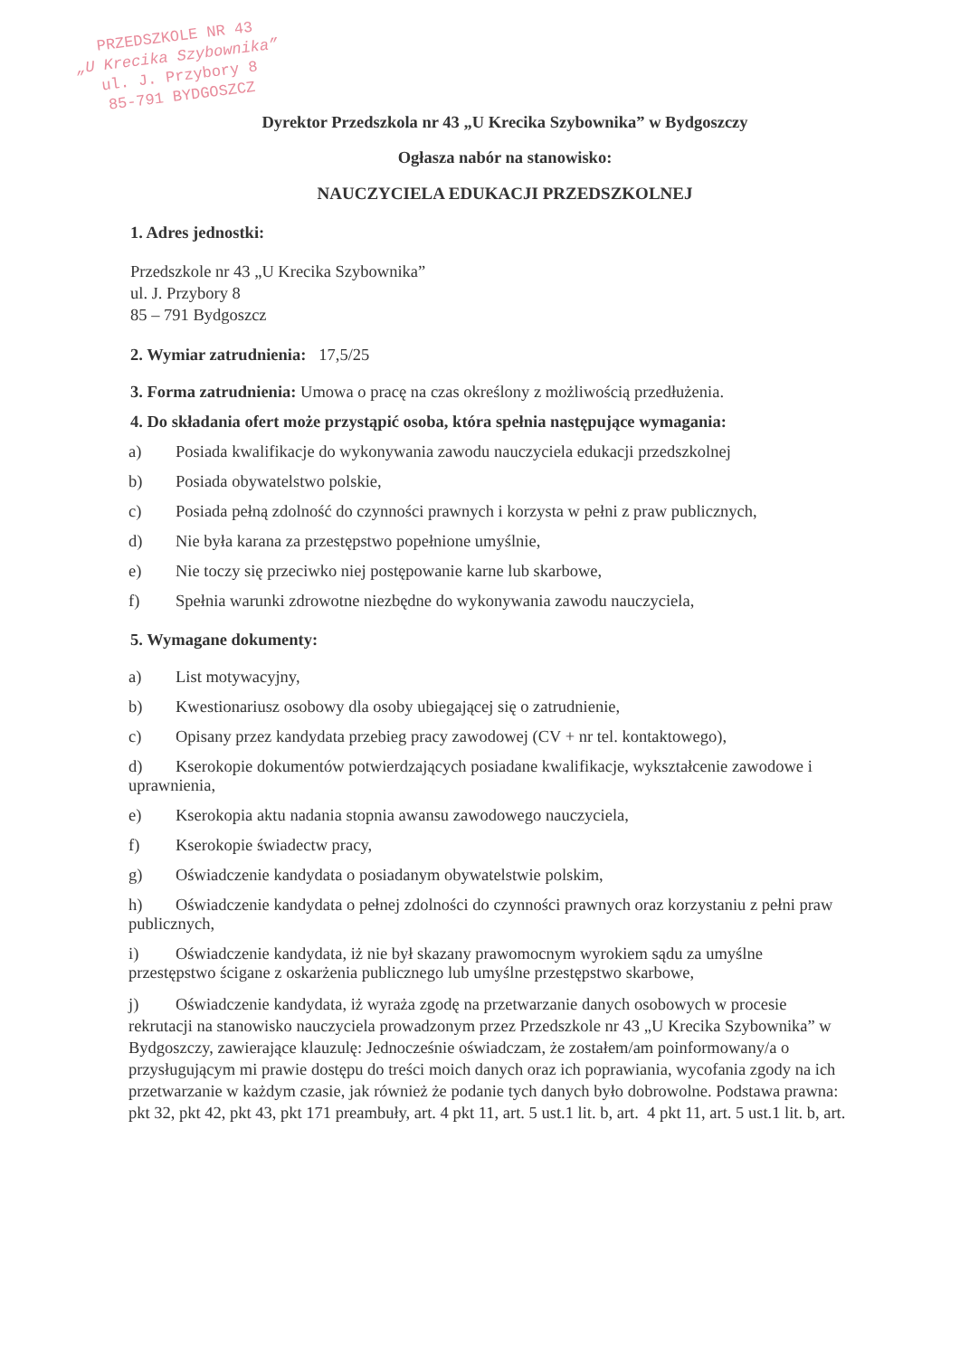PRZEDSZKOLE NR 43
„U Krecika Szybownika”
ul. J. Przybory 8
85-791 BYDGOSZCZ
Dyrektor Przedszkola nr 43 „U Krecika Szybownika” w Bydgoszczy
Ogłasza nabór na stanowisko:
NAUCZYCIELA EDUKACJI PRZEDSZKOLNEJ
1. Adres jednostki:
Przedszkole nr 43 „U Krecika Szybownika”
ul. J. Przybory 8
85 – 791 Bydgoszcz
2. Wymiar zatrudnienia: 17,5/25
3. Forma zatrudnienia: Umowa o pracę na czas określony z możliwością przedłużenia.
4. Do składania ofert może przystąpić osoba, która spełnia następujące wymagania:
a) Posiada kwalifikacje do wykonywania zawodu nauczyciela edukacji przedszkolnej
b) Posiada obywatelstwo polskie,
c) Posiada pełną zdolność do czynności prawnych i korzysta w pełni z praw publicznych,
d) Nie była karana za przestępstwo popełnione umyślnie,
e) Nie toczy się przeciwko niej postępowanie karne lub skarbowe,
f) Spełnia warunki zdrowotne niezbędne do wykonywania zawodu nauczyciela,
5. Wymagane dokumenty:
a) List motywacyjny,
b) Kwestionariusz osobowy dla osoby ubiegającej się o zatrudnienie,
c) Opisany przez kandydata przebieg pracy zawodowej (CV + nr tel. kontaktowego),
d) Kserokopie dokumentów potwierdzających posiadane kwalifikacje, wykształcenie zawodowe i uprawnienia,
e) Kserokopia aktu nadania stopnia awansu zawodowego nauczyciela,
f) Kserokopie świadectw pracy,
g) Oświadczenie kandydata o posiadanym obywatelstwie polskim,
h) Oświadczenie kandydata o pełnej zdolności do czynności prawnych oraz korzystaniu z pełni praw publicznych,
i) Oświadczenie kandydata, iż nie był skazany prawomocnym wyrokiem sądu za umyślne przestępstwo ścigane z oskarżenia publicznego lub umyślne przestępstwo skarbowe,
j) Oświadczenie kandydata, iż wyraża zgodę na przetwarzanie danych osobowych w procesie rekrutacji na stanowisko nauczyciela prowadzonym przez Przedszkole nr 43 „U Krecika Szybownika” w Bydgoszczy, zawierające klauzulę: Jednocześnie oświadczam, że zostałem/am poinformowany/a o przysługującym mi prawie dostępu do treści moich danych oraz ich poprawiania, wycofania zgody na ich przetwarzanie w każdym czasie, jak również że podanie tych danych było dobrowolne. Podstawa prawna: pkt 32, pkt 42, pkt 43, pkt 171 preambuły, art. 4 pkt 11, art. 5 ust.1 lit. b, art. 4 pkt 11, art. 5 ust.1 lit. b, art.